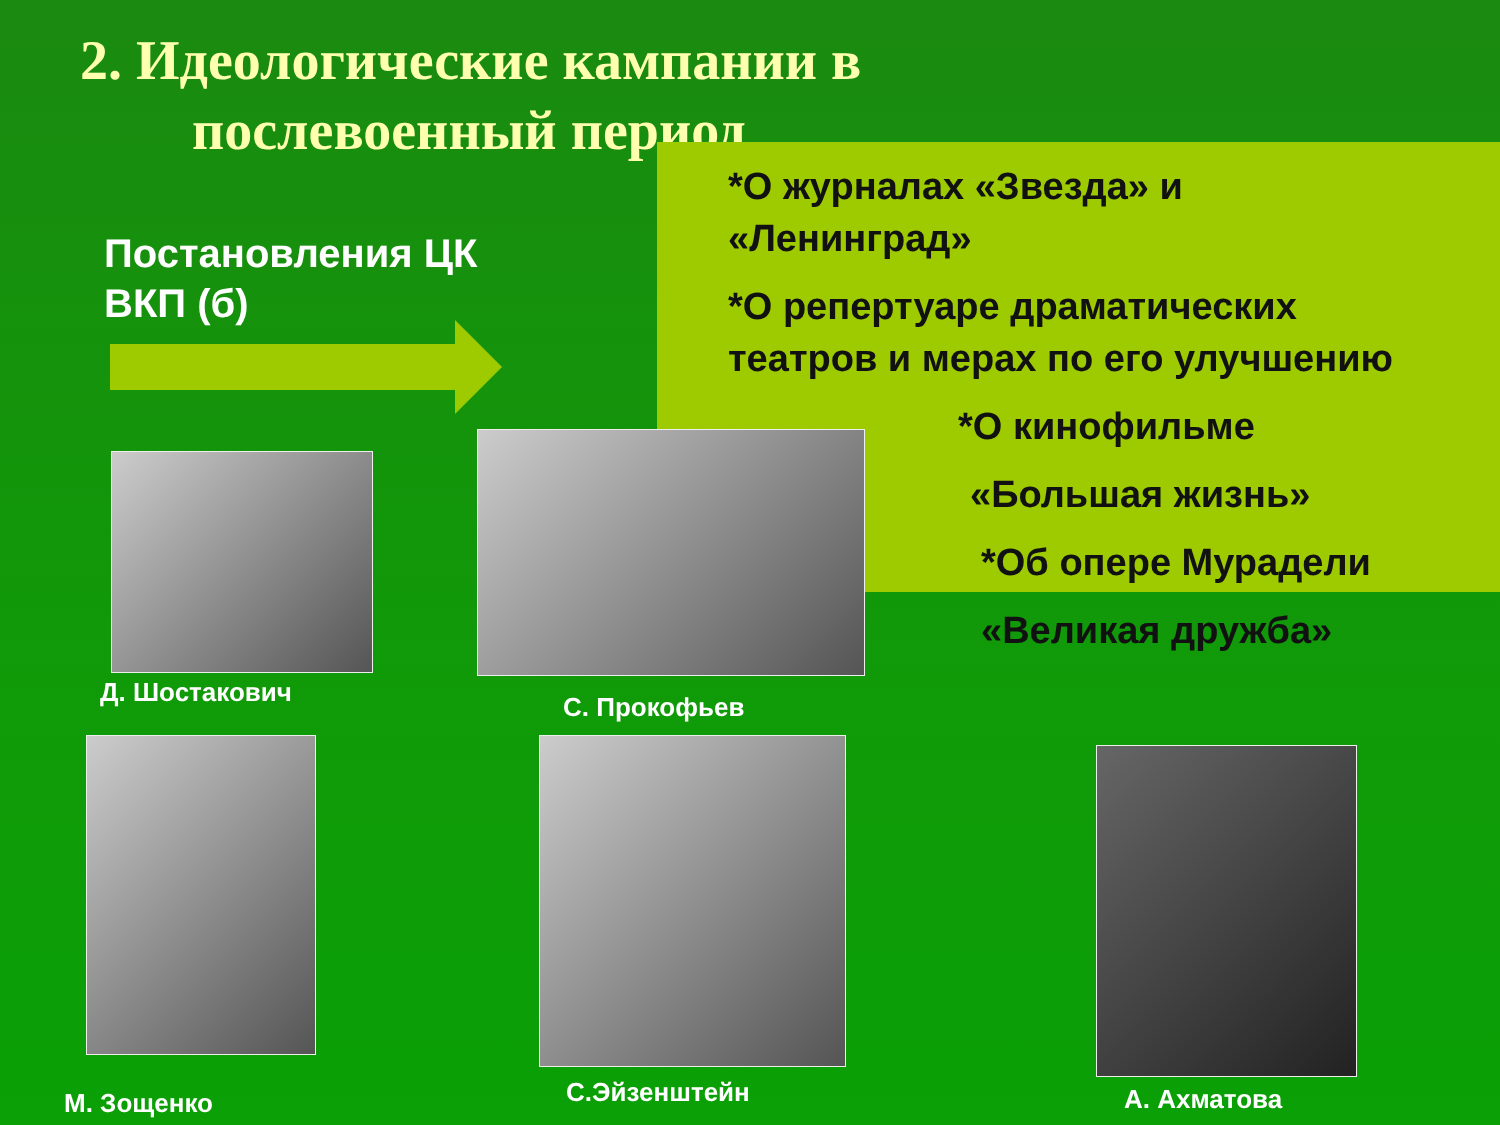2. Идеологические кампании в
послевоенный период
Постановления ЦК
ВКП (б)
*О журналах «Звезда» и
«Ленинград»
*О репертуаре драматических
театров и мерах по его улучшению
*О кинофильме
«Большая жизнь»
*Об опере Мурадели
«Великая дружба»
Д. Шостакович С. Прокофьев
М. Зощенко С.Эйзенштейн А. Ахматова